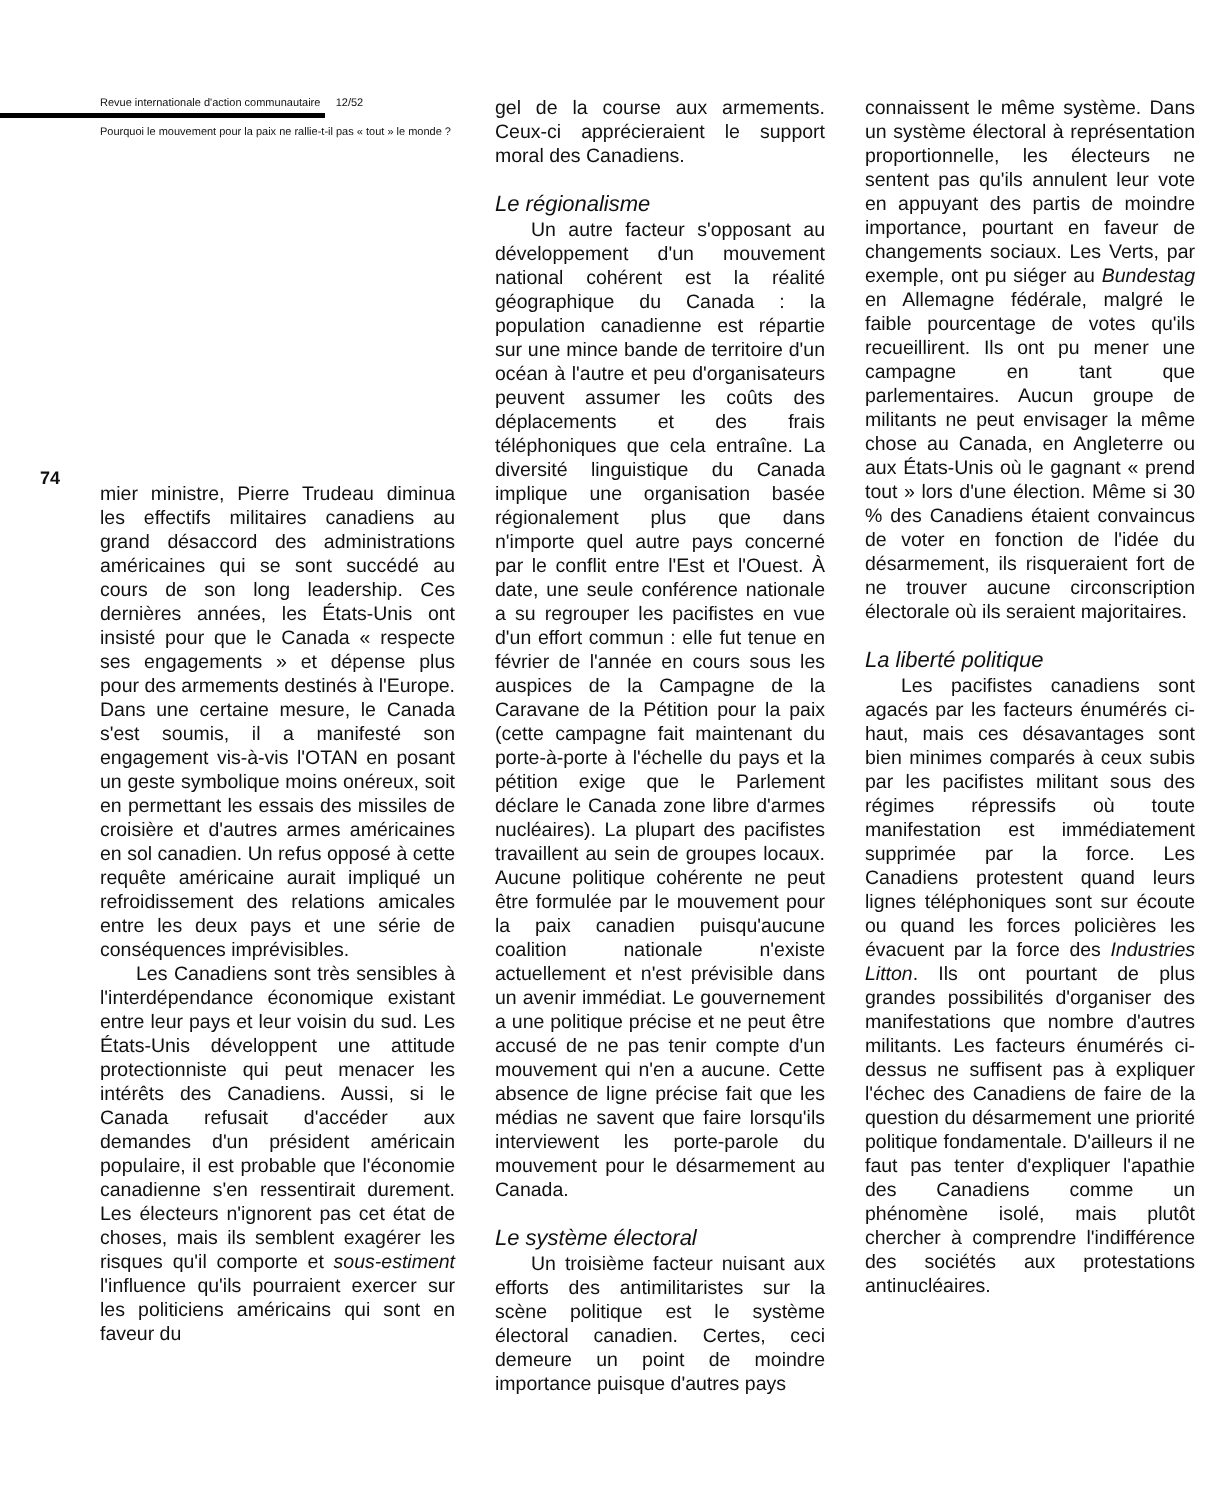Revue internationale d'action communautaire 12/52
Pourquoi le mouvement pour la paix ne rallie-t-il pas « tout » le monde ?
74
mier ministre, Pierre Trudeau diminua les effectifs militaires canadiens au grand désaccord des administrations américaines qui se sont succédé au cours de son long leadership. Ces dernières années, les États-Unis ont insisté pour que le Canada « respecte ses engagements » et dépense plus pour des armements destinés à l'Europe. Dans une certaine mesure, le Canada s'est soumis, il a manifesté son engagement vis-à-vis l'OTAN en posant un geste symbolique moins onéreux, soit en permettant les essais des missiles de croisière et d'autres armes américaines en sol canadien. Un refus opposé à cette requête américaine aurait impliqué un refroidissement des relations amicales entre les deux pays et une série de conséquences imprévisibles.
Les Canadiens sont très sensibles à l'interdépendance économique existant entre leur pays et leur voisin du sud. Les États-Unis développent une attitude protectionniste qui peut menacer les intérêts des Canadiens. Aussi, si le Canada refusait d'accéder aux demandes d'un président américain populaire, il est probable que l'économie canadienne s'en ressentirait durement. Les électeurs n'ignorent pas cet état de choses, mais ils semblent exagérer les risques qu'il comporte et sous-estiment l'influence qu'ils pourraient exercer sur les politiciens américains qui sont en faveur du
gel de la course aux armements. Ceux-ci apprécieraient le support moral des Canadiens.
Le régionalisme
Un autre facteur s'opposant au développement d'un mouvement national cohérent est la réalité géographique du Canada : la population canadienne est répartie sur une mince bande de territoire d'un océan à l'autre et peu d'organisateurs peuvent assumer les coûts des déplacements et des frais téléphoniques que cela entraîne. La diversité linguistique du Canada implique une organisation basée régionalement plus que dans n'importe quel autre pays concerné par le conflit entre l'Est et l'Ouest. À date, une seule conférence nationale a su regrouper les pacifistes en vue d'un effort commun : elle fut tenue en février de l'année en cours sous les auspices de la Campagne de la Caravane de la Pétition pour la paix (cette campagne fait maintenant du porte-à-porte à l'échelle du pays et la pétition exige que le Parlement déclare le Canada zone libre d'armes nucléaires). La plupart des pacifistes travaillent au sein de groupes locaux. Aucune politique cohérente ne peut être formulée par le mouvement pour la paix canadien puisqu'aucune coalition nationale n'existe actuellement et n'est prévisible dans un avenir immédiat. Le gouvernement a une politique précise et ne peut être accusé de ne pas tenir compte d'un mouvement qui n'en a aucune. Cette absence de ligne précise fait que les médias ne savent que faire lorsqu'ils interviewent les porte-parole du mouvement pour le désarmement au Canada.
Le système électoral
Un troisième facteur nuisant aux efforts des antimilitaristes sur la scène politique est le système électoral canadien. Certes, ceci demeure un point de moindre importance puisque d'autres pays
connaissent le même système. Dans un système électoral à représentation proportionnelle, les électeurs ne sentent pas qu'ils annulent leur vote en appuyant des partis de moindre importance, pourtant en faveur de changements sociaux. Les Verts, par exemple, ont pu siéger au Bundestag en Allemagne fédérale, malgré le faible pourcentage de votes qu'ils recueillirent. Ils ont pu mener une campagne en tant que parlementaires. Aucun groupe de militants ne peut envisager la même chose au Canada, en Angleterre ou aux États-Unis où le gagnant « prend tout » lors d'une élection. Même si 30 % des Canadiens étaient convaincus de voter en fonction de l'idée du désarmement, ils risqueraient fort de ne trouver aucune circonscription électorale où ils seraient majoritaires.
La liberté politique
Les pacifistes canadiens sont agacés par les facteurs énumérés ci-haut, mais ces désavantages sont bien minimes comparés à ceux subis par les pacifistes militant sous des régimes répressifs où toute manifestation est immédiatement supprimée par la force. Les Canadiens protestent quand leurs lignes téléphoniques sont sur écoute ou quand les forces policières les évacuent par la force des Industries Litton. Ils ont pourtant de plus grandes possibilités d'organiser des manifestations que nombre d'autres militants. Les facteurs énumérés ci-dessus ne suffisent pas à expliquer l'échec des Canadiens de faire de la question du désarmement une priorité politique fondamentale. D'ailleurs il ne faut pas tenter d'expliquer l'apathie des Canadiens comme un phénomène isolé, mais plutôt chercher à comprendre l'indifférence des sociétés aux protestations antinucléaires.